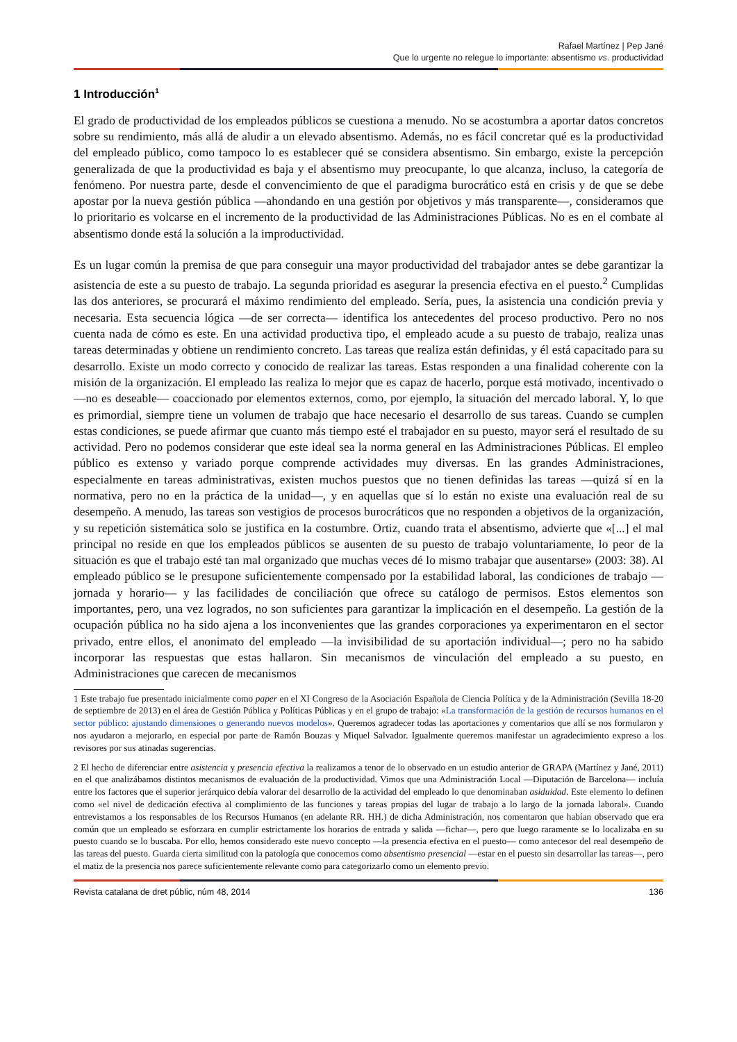Rafael Martínez | Pep Jané
Que lo urgente no relegue lo importante: absentismo vs. productividad
1 Introducción<sup>1</sup>
El grado de productividad de los empleados públicos se cuestiona a menudo. No se acostumbra a aportar datos concretos sobre su rendimiento, más allá de aludir a un elevado absentismo. Además, no es fácil concretar qué es la productividad del empleado público, como tampoco lo es establecer qué se considera absentismo. Sin embargo, existe la percepción generalizada de que la productividad es baja y el absentismo muy preocupante, lo que alcanza, incluso, la categoría de fenómeno. Por nuestra parte, desde el convencimiento de que el paradigma burocrático está en crisis y de que se debe apostar por la nueva gestión pública —ahondando en una gestión por objetivos y más transparente—, consideramos que lo prioritario es volcarse en el incremento de la productividad de las Administraciones Públicas. No es en el combate al absentismo donde está la solución a la improductividad.
Es un lugar común la premisa de que para conseguir una mayor productividad del trabajador antes se debe garantizar la asistencia de este a su puesto de trabajo. La segunda prioridad es asegurar la presencia efectiva en el puesto.<sup>2</sup> Cumplidas las dos anteriores, se procurará el máximo rendimiento del empleado. Sería, pues, la asistencia una condición previa y necesaria. Esta secuencia lógica —de ser correcta— identifica los antecedentes del proceso productivo. Pero no nos cuenta nada de cómo es este. En una actividad productiva tipo, el empleado acude a su puesto de trabajo, realiza unas tareas determinadas y obtiene un rendimiento concreto. Las tareas que realiza están definidas, y él está capacitado para su desarrollo. Existe un modo correcto y conocido de realizar las tareas. Estas responden a una finalidad coherente con la misión de la organización. El empleado las realiza lo mejor que es capaz de hacerlo, porque está motivado, incentivado o —no es deseable— coaccionado por elementos externos, como, por ejemplo, la situación del mercado laboral. Y, lo que es primordial, siempre tiene un volumen de trabajo que hace necesario el desarrollo de sus tareas. Cuando se cumplen estas condiciones, se puede afirmar que cuanto más tiempo esté el trabajador en su puesto, mayor será el resultado de su actividad. Pero no podemos considerar que este ideal sea la norma general en las Administraciones Públicas. El empleo público es extenso y variado porque comprende actividades muy diversas. En las grandes Administraciones, especialmente en tareas administrativas, existen muchos puestos que no tienen definidas las tareas —quizá sí en la normativa, pero no en la práctica de la unidad—, y en aquellas que sí lo están no existe una evaluación real de su desempeño. A menudo, las tareas son vestigios de procesos burocráticos que no responden a objetivos de la organización, y su repetición sistemática solo se justifica en la costumbre. Ortiz, cuando trata el absentismo, advierte que «[...] el mal principal no reside en que los empleados públicos se ausenten de su puesto de trabajo voluntariamente, lo peor de la situación es que el trabajo esté tan mal organizado que muchas veces dé lo mismo trabajar que ausentarse» (2003: 38). Al empleado público se le presupone suficientemente compensado por la estabilidad laboral, las condiciones de trabajo —jornada y horario— y las facilidades de conciliación que ofrece su catálogo de permisos. Estos elementos son importantes, pero, una vez logrados, no son suficientes para garantizar la implicación en el desempeño. La gestión de la ocupación pública no ha sido ajena a los inconvenientes que las grandes corporaciones ya experimentaron en el sector privado, entre ellos, el anonimato del empleado —la invisibilidad de su aportación individual—; pero no ha sabido incorporar las respuestas que estas hallaron. Sin mecanismos de vinculación del empleado a su puesto, en Administraciones que carecen de mecanismos
1 Este trabajo fue presentado inicialmente como paper en el XI Congreso de la Asociación Española de Ciencia Política y de la Administración (Sevilla 18-20 de septiembre de 2013) en el área de Gestión Pública y Políticas Públicas y en el grupo de trabajo: «La transformación de la gestión de recursos humanos en el sector público: ajustando dimensiones o generando nuevos modelos». Queremos agradecer todas las aportaciones y comentarios que allí se nos formularon y nos ayudaron a mejorarlo, en especial por parte de Ramón Bouzas y Miquel Salvador. Igualmente queremos manifestar un agradecimiento expreso a los revisores por sus atinadas sugerencias.
2 El hecho de diferenciar entre asistencia y presencia efectiva la realizamos a tenor de lo observado en un estudio anterior de GRAPA (Martínez y Jané, 2011) en el que analizábamos distintos mecanismos de evaluación de la productividad. Vimos que una Administración Local —Diputación de Barcelona— incluía entre los factores que el superior jerárquico debía valorar del desarrollo de la actividad del empleado lo que denominaban asiduidad. Este elemento lo definen como «el nivel de dedicación efectiva al complimiento de las funciones y tareas propias del lugar de trabajo a lo largo de la jornada laboral». Cuando entrevistamos a los responsables de los Recursos Humanos (en adelante RR. HH.) de dicha Administración, nos comentaron que habían observado que era común que un empleado se esforzara en cumplir estrictamente los horarios de entrada y salida —fichar—, pero que luego raramente se lo localizaba en su puesto cuando se lo buscaba. Por ello, hemos considerado este nuevo concepto —la presencia efectiva en el puesto— como antecesor del real desempeño de las tareas del puesto. Guarda cierta similitud con la patología que conocemos como absentismo presencial —estar en el puesto sin desarrollar las tareas—, pero el matiz de la presencia nos parece suficientemente relevante como para categorizarlo como un elemento previo.
Revista catalana de dret públic, núm 48, 2014 136